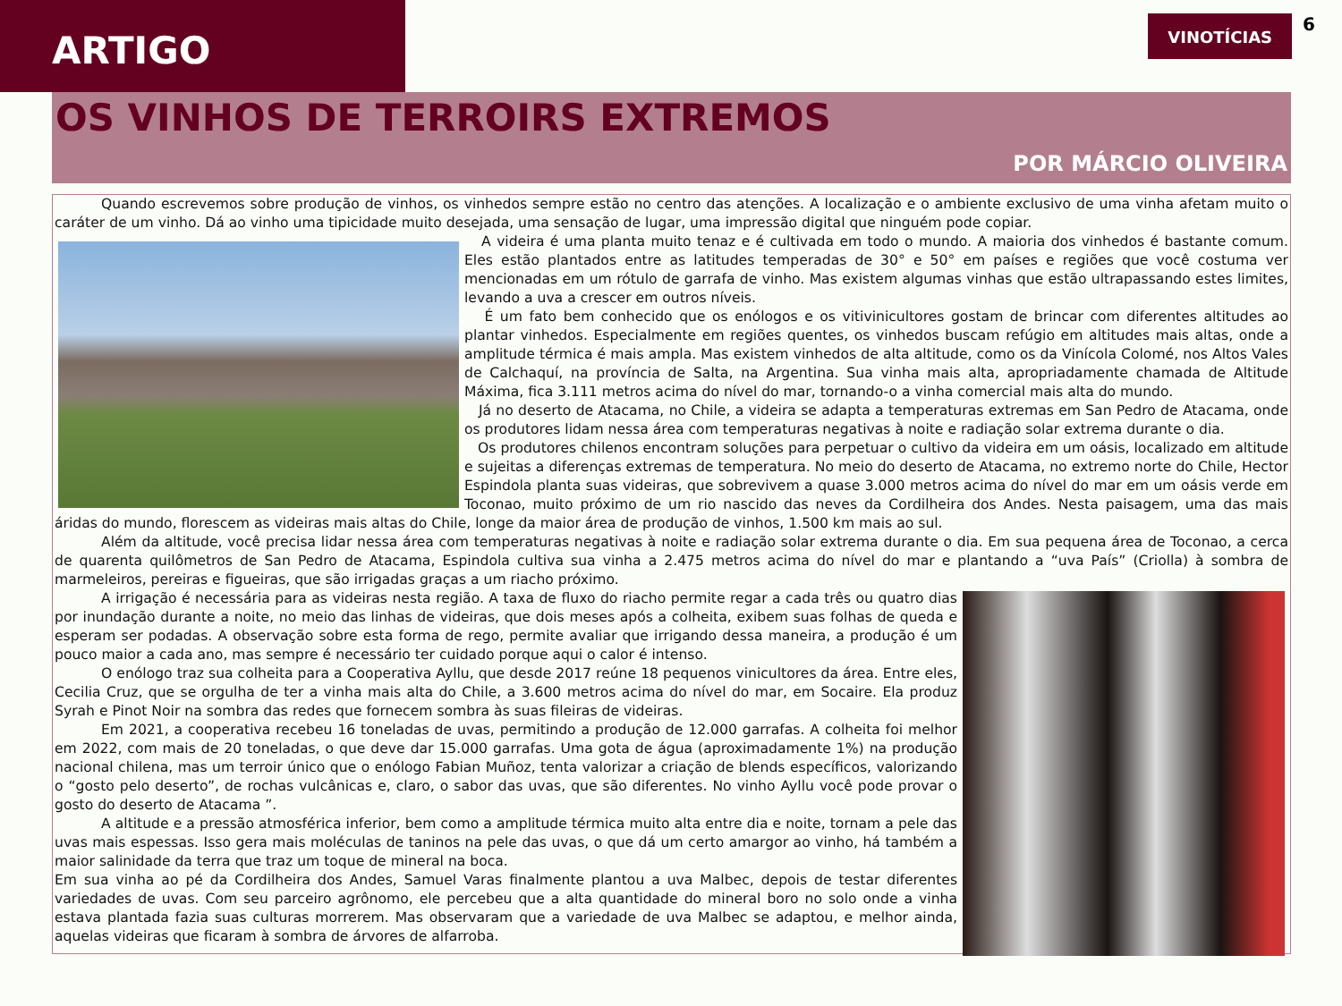ARTIGO
VINOTÍCIAS
6
OS VINHOS DE TERROIRS EXTREMOS
POR MÁRCIO OLIVEIRA
Quando escrevemos sobre produção de vinhos, os vinhedos sempre estão no centro das atenções. A localização e o ambiente exclusivo de uma vinha afetam muito o caráter de um vinho. Dá ao vinho uma tipicidade muito desejada, uma sensação de lugar, uma impressão digital que ninguém pode copiar.
A videira é uma planta muito tenaz e é cultivada em todo o mundo. A maioria dos vinhedos é bastante comum. Eles estão plantados entre as latitudes temperadas de 30° e 50° em países e regiões que você costuma ver mencionadas em um rótulo de garrafa de vinho. Mas existem algumas vinhas que estão ultrapassando estes limites, levando a uva a crescer em outros níveis.
É um fato bem conhecido que os enólogos e os vitivinicultores gostam de brincar com diferentes altitudes ao plantar vinhedos. Especialmente em regiões quentes, os vinhedos buscam refúgio em altitudes mais altas, onde a amplitude térmica é mais ampla. Mas existem vinhedos de alta altitude, como os da Vinícola Colomé, nos Altos Vales de Calchaquí, na província de Salta, na Argentina. Sua vinha mais alta, apropriadamente chamada de Altitude Máxima, fica 3.111 metros acima do nível do mar, tornando-o a vinha comercial mais alta do mundo.
Já no deserto de Atacama, no Chile, a videira se adapta a temperaturas extremas em San Pedro de Atacama, onde os produtores lidam nessa área com temperaturas negativas à noite e radiação solar extrema durante o dia.
Os produtores chilenos encontram soluções para perpetuar o cultivo da videira em um oásis, localizado em altitude e sujeitas a diferenças extremas de temperatura. No meio do deserto de Atacama, no extremo norte do Chile, Hector Espindola planta suas videiras, que sobrevivem a quase 3.000 metros acima do nível do mar em um oásis verde em Toconao, muito próximo de um rio nascido das neves da Cordilheira dos Andes. Nesta paisagem, uma das mais áridas do mundo, florescem as videiras mais altas do Chile, longe da maior área de produção de vinhos, 1.500 km mais ao sul.
Além da altitude, você precisa lidar nessa área com temperaturas negativas à noite e radiação solar extrema durante o dia. Em sua pequena área de Toconao, a cerca de quarenta quilômetros de San Pedro de Atacama, Espindola cultiva sua vinha a 2.475 metros acima do nível do mar e plantando a “uva País” (Criolla) à sombra de marmeleiros, pereiras e figueiras, que são irrigadas graças a um riacho próximo.
A irrigação é necessária para as videiras nesta região. A taxa de fluxo do riacho permite regar a cada três ou quatro dias por inundação durante a noite, no meio das linhas de videiras, que dois meses após a colheita, exibem suas folhas de queda e esperam ser podadas. A observação sobre esta forma de rego, permite avaliar que irrigando dessa maneira, a produção é um pouco maior a cada ano, mas sempre é necessário ter cuidado porque aqui o calor é intenso.
O enólogo traz sua colheita para a Cooperativa Ayllu, que desde 2017 reúne 18 pequenos vinicultores da área. Entre eles, Cecilia Cruz, que se orgulha de ter a vinha mais alta do Chile, a 3.600 metros acima do nível do mar, em Socaire. Ela produz Syrah e Pinot Noir na sombra das redes que fornecem sombra às suas fileiras de videiras.
Em 2021, a cooperativa recebeu 16 toneladas de uvas, permitindo a produção de 12.000 garrafas. A colheita foi melhor em 2022, com mais de 20 toneladas, o que deve dar 15.000 garrafas. Uma gota de água (aproximadamente 1%) na produção nacional chilena, mas um terroir único que o enólogo Fabian Muñoz, tenta valorizar a criação de blends específicos, valorizando o “gosto pelo deserto”, de rochas vulcânicas e, claro, o sabor das uvas, que são diferentes. No vinho Ayllu você pode provar o gosto do deserto de Atacama ”.
A altitude e a pressão atmosférica inferior, bem como a amplitude térmica muito alta entre dia e noite, tornam a pele das uvas mais espessas. Isso gera mais moléculas de taninos na pele das uvas, o que dá um certo amargor ao vinho, há também a maior salinidade da terra que traz um toque de mineral na boca.
Em sua vinha ao pé da Cordilheira dos Andes, Samuel Varas finalmente plantou a uva Malbec, depois de testar diferentes variedades de uvas. Com seu parceiro agrônomo, ele percebeu que a alta quantidade do mineral boro no solo onde a vinha estava plantada fazia suas culturas morrerem. Mas observaram que a variedade de uva Malbec se adaptou, e melhor ainda, aquelas videiras que ficaram à sombra de árvores de alfarroba.